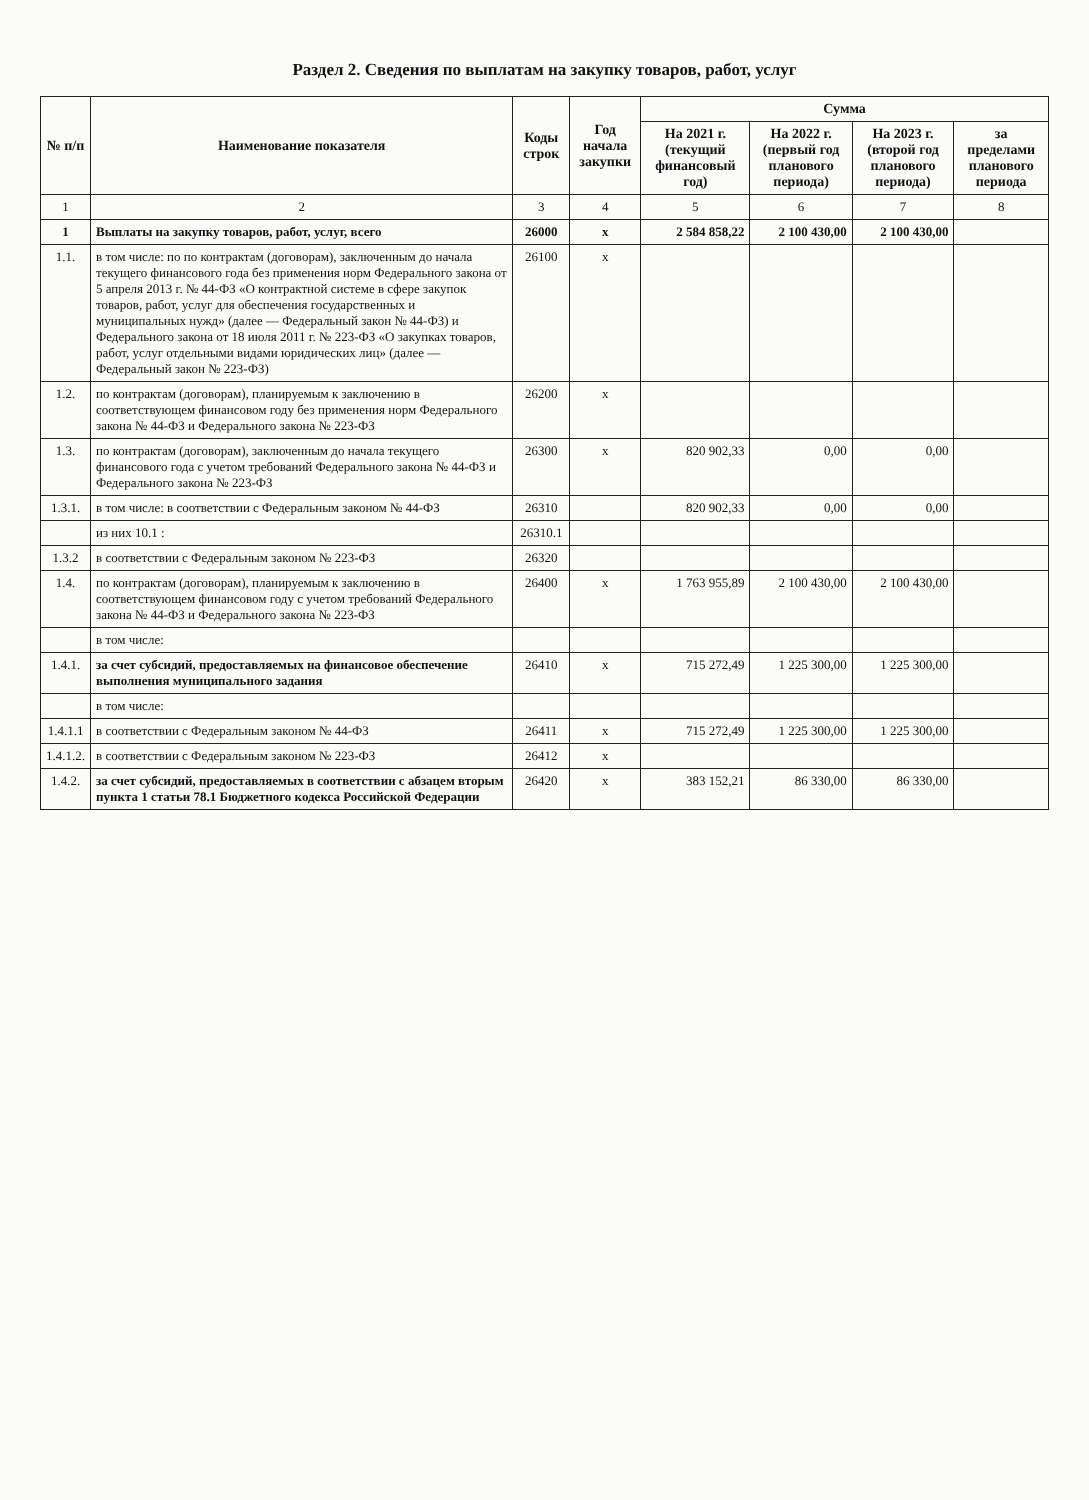Раздел 2. Сведения по выплатам на закупку товаров, работ, услуг
| № п/п | Наименование показателя | Коды строк | Год начала закупки | Сумма | | | |
| --- | --- | --- | --- | --- | --- | --- | --- |
| | | | | На 2021 г. (текущий финансовый год) | На 2022 г. (первый год планового периода) | На 2023 г. (второй год планового периода) | за пределами планового периода |
| 1 | 2 | 3 | 4 | 5 | 6 | 7 | 8 |
| 1 | Выплаты на закупку товаров, работ, услуг, всего | 26000 | х | 2 584 858,22 | 2 100 430,00 | 2 100 430,00 | |
| 1.1. | в том числе: по по контрактам (договорам), заключенным до начала текущего финансового года без применения норм Федерального закона от 5 апреля 2013 г. № 44-ФЗ «О контрактной системе в сфере закупок товаров, работ, услуг для обеспечения государственных и муниципальных нужд» (далее — Федеральный закон № 44-ФЗ) и Федерального закона от 18 июля 2011 г. № 223-ФЗ «О закупках товаров, работ, услуг отдельными видами юридических лиц» (далее — Федеральный закон № 223-ФЗ) | 26100 | х | | | | |
| 1.2. | по контрактам (договорам), планируемым к заключению в соответствующем финансовом году без применения норм Федерального закона № 44-ФЗ и Федерального закона № 223-ФЗ | 26200 | х | | | | |
| 1.3. | по контрактам (договорам), заключенным до начала текущего финансового года с учетом требований Федерального закона № 44-ФЗ и Федерального закона № 223-ФЗ | 26300 | х | 820 902,33 | 0,00 | 0,00 | |
| 1.3.1. | в том числе: в соответствии с Федеральным законом № 44-ФЗ | 26310 | | 820 902,33 | 0,00 | 0,00 | |
| | из них 10.1 : | 26310.1 | | | | | |
| 1.3.2 | в соответствии с Федеральным законом № 223-ФЗ | 26320 | | | | | |
| 1.4. | по контрактам (договорам), планируемым к заключению в соответствующем финансовом году с учетом требований Федерального закона № 44-ФЗ и Федерального закона № 223-ФЗ | 26400 | х | 1 763 955,89 | 2 100 430,00 | 2 100 430,00 | |
| | в том числе: | | | | | | |
| 1.4.1. | за счет субсидий, предоставляемых на финансовое обеспечение выполнения муниципального задания | 26410 | х | 715 272,49 | 1 225 300,00 | 1 225 300,00 | |
| | в том числе: | | | | | | |
| 1.4.1.1 | в соответствии с Федеральным законом № 44-ФЗ | 26411 | х | 715 272,49 | 1 225 300,00 | 1 225 300,00 | |
| 1.4.1.2. | в соответствии с Федеральным законом № 223-ФЗ | 26412 | х | | | | |
| 1.4.2. | за счет субсидий, предоставляемых в соответствии с абзацем вторым пункта 1 статьи 78.1 Бюджетного кодекса Российской Федерации | 26420 | х | 383 152,21 | 86 330,00 | 86 330,00 | |